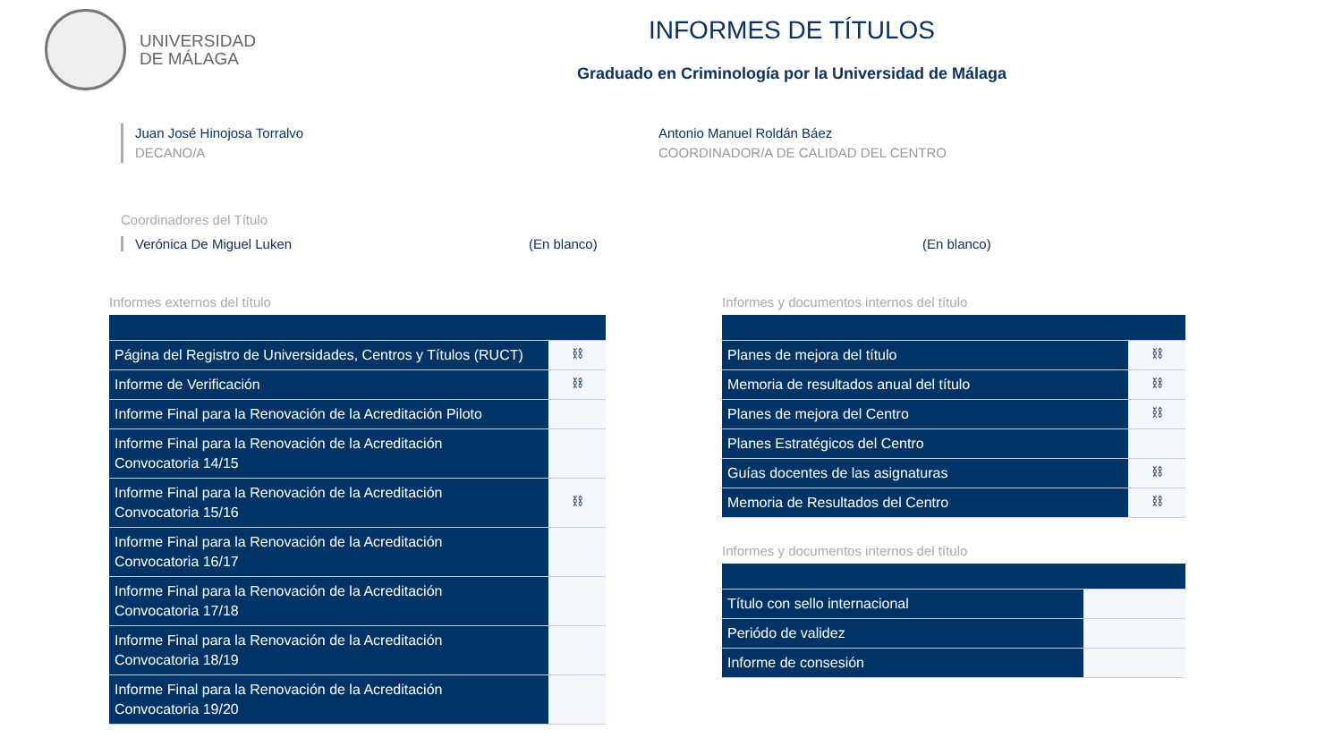UNIVERSIDAD
DE MÁLAGA
INFORMES DE TÍTULOS
Graduado en Criminología por la Universidad de Málaga
Juan José Hinojosa Torralvo
DECANO/A
Antonio Manuel Roldán Báez
COORDINADOR/A DE CALIDAD DEL CENTRO
Coordinadores del Título
Verónica De Miguel Luken (En blanco) (En blanco)
Informes externos del título
| Página del Registro de Universidades, Centros y Títulos (RUCT) | ⛓ |
| Informe de Verificación | ⛓ |
| Informe Final para la Renovación de la Acreditación Piloto | |
| Informe Final para la Renovación de la Acreditación Convocatoria 14/15 | |
| Informe Final para la Renovación de la Acreditación Convocatoria 15/16 | ⛓ |
| Informe Final para la Renovación de la Acreditación Convocatoria 16/17 | |
| Informe Final para la Renovación de la Acreditación Convocatoria 17/18 | |
| Informe Final para la Renovación de la Acreditación Convocatoria 18/19 | |
| Informe Final para la Renovación de la Acreditación Convocatoria 19/20 | |
Informes y documentos internos del título
| Planes de mejora del título | ⛓ |
| Memoria de resultados anual del título | ⛓ |
| Planes de mejora del Centro | ⛓ |
| Planes Estratégicos del Centro | |
| Guías docentes de las asignaturas | ⛓ |
| Memoria de Resultados del Centro | ⛓ |
Informes y documentos internos del título
| Título con sello internacional | |
| Periódo de validez | |
| Informe de consesión | |